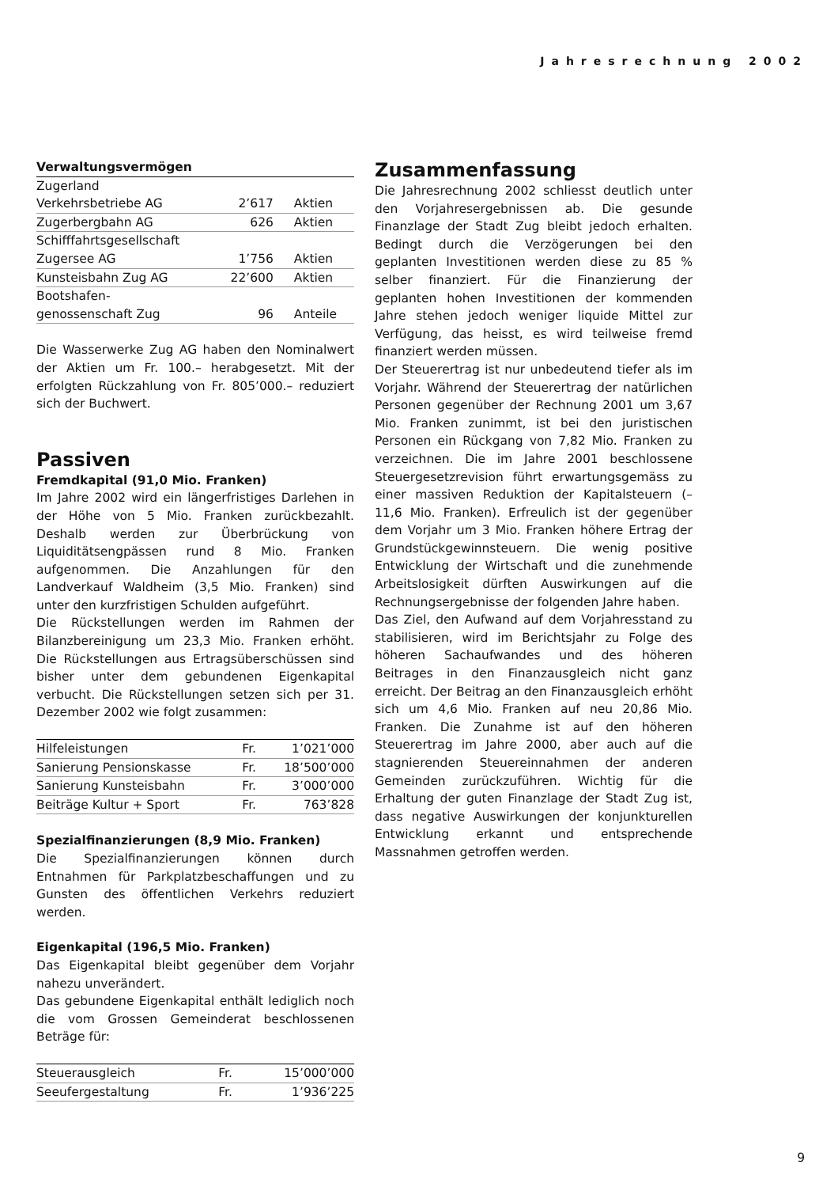Jahresrechnung 2002
| Verwaltungsvermögen | | |
| --- | --- | --- |
| Zugerland Verkehrsbetriebe AG | 2’617 | Aktien |
| Zugerbergbahn AG | 626 | Aktien |
| Schifffahrtsgesellschaft Zugersee AG | 1’756 | Aktien |
| Kunsteisbahn Zug AG | 22’600 | Aktien |
| Bootshafen- genossenschaft Zug | 96 | Anteile |
Die Wasserwerke Zug AG haben den Nominalwert der Aktien um Fr. 100.– herabgesetzt. Mit der erfolgten Rückzahlung von Fr. 805’000.– reduziert sich der Buchwert.
Passiven
Fremdkapital (91,0 Mio. Franken)
Im Jahre 2002 wird ein längerfristiges Darlehen in der Höhe von 5 Mio. Franken zurückbezahlt. Deshalb werden zur Überbrückung von Liquiditätsengpässen rund 8 Mio. Franken aufgenommen. Die Anzahlungen für den Landverkauf Waldheim (3,5 Mio. Franken) sind unter den kurzfristigen Schulden aufgeführt.
Die Rückstellungen werden im Rahmen der Bilanzbereinigung um 23,3 Mio. Franken erhöht. Die Rückstellungen aus Ertragsüberschüssen sind bisher unter dem gebundenen Eigenkapital verbucht. Die Rückstellungen setzen sich per 31. Dezember 2002 wie folgt zusammen:
| Hilfeleistungen | Fr. | 1’021’000 |
| Sanierung Pensionskasse | Fr. | 18’500’000 |
| Sanierung Kunsteisbahn | Fr. | 3’000’000 |
| Beiträge Kultur + Sport | Fr. | 763’828 |
Spezialfinanzierungen (8,9 Mio. Franken)
Die Spezialfinanzierungen können durch Entnahmen für Parkplatzbeschaffungen und zu Gunsten des öffentlichen Verkehrs reduziert werden.
Eigenkapital (196,5 Mio. Franken)
Das Eigenkapital bleibt gegenüber dem Vorjahr nahezu unverändert.
Das gebundene Eigenkapital enthält lediglich noch die vom Grossen Gemeinderat beschlossenen Beträge für:
| Steuerausgleich | Fr. | 15’000’000 |
| Seeufergestaltung | Fr. | 1’936’225 |
Zusammenfassung
Die Jahresrechnung 2002 schliesst deutlich unter den Vorjahresergebnissen ab. Die gesunde Finanzlage der Stadt Zug bleibt jedoch erhalten. Bedingt durch die Verzögerungen bei den geplanten Investitionen werden diese zu 85 % selber finanziert. Für die Finanzierung der geplanten hohen Investitionen der kommenden Jahre stehen jedoch weniger liquide Mittel zur Verfügung, das heisst, es wird teilweise fremd finanziert werden müssen.
Der Steuerertrag ist nur unbedeutend tiefer als im Vorjahr. Während der Steuerertrag der natürlichen Personen gegenüber der Rechnung 2001 um 3,67 Mio. Franken zunimmt, ist bei den juristischen Personen ein Rückgang von 7,82 Mio. Franken zu verzeichnen. Die im Jahre 2001 beschlossene Steuergesetzrevision führt erwartungsgemäss zu einer massiven Reduktion der Kapitalsteuern (– 11,6 Mio. Franken). Erfreulich ist der gegenüber dem Vorjahr um 3 Mio. Franken höhere Ertrag der Grundstückgewinnsteuern. Die wenig positive Entwicklung der Wirtschaft und die zunehmende Arbeitslosigkeit dürften Auswirkungen auf die Rechnungsergebnisse der folgenden Jahre haben.
Das Ziel, den Aufwand auf dem Vorjahresstand zu stabilisieren, wird im Berichtsjahr zu Folge des höheren Sachaufwandes und des höheren Beitrages in den Finanzausgleich nicht ganz erreicht. Der Beitrag an den Finanzausgleich erhöht sich um 4,6 Mio. Franken auf neu 20,86 Mio. Franken. Die Zunahme ist auf den höheren Steuerertrag im Jahre 2000, aber auch auf die stagnierenden Steuereinnahmen der anderen Gemeinden zurückzuführen. Wichtig für die Erhaltung der guten Finanzlage der Stadt Zug ist, dass negative Auswirkungen der konjunkturellen Entwicklung erkannt und entsprechende Massnahmen getroffen werden.
9